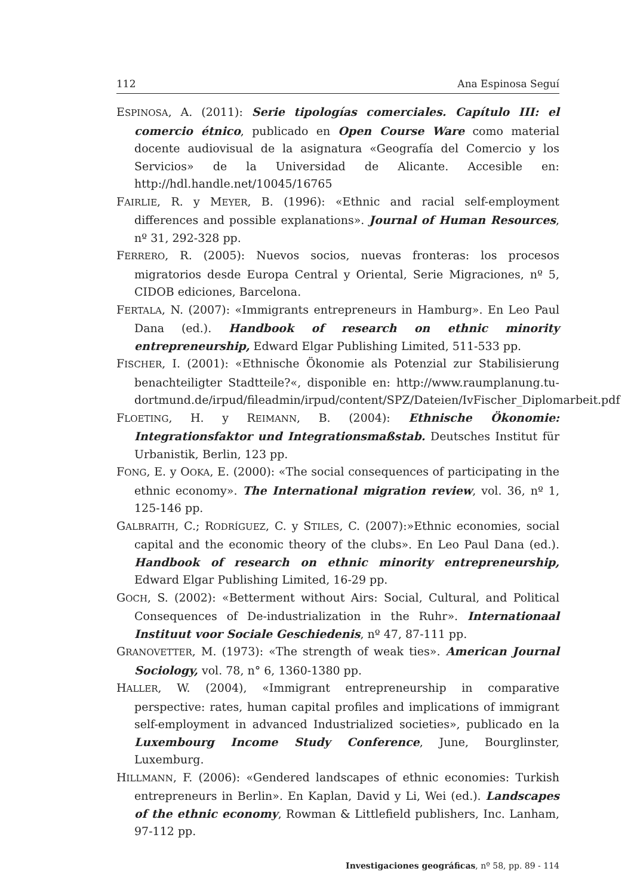112 Ana Espinosa Seguí
ESPINOSA, A. (2011): Serie tipologías comerciales. Capítulo III: el comercio étnico, publicado en Open Course Ware como material docente audiovisual de la asignatura «Geografía del Comercio y los Servicios» de la Universidad de Alicante. Accesible en: http://hdl.handle.net/10045/16765
FAIRLIE, R. y MEYER, B. (1996): «Ethnic and racial self-employment differences and possible explanations». Journal of Human Resources, nº 31, 292-328 pp.
FERRERO, R. (2005): Nuevos socios, nuevas fronteras: los procesos migratorios desde Europa Central y Oriental, Serie Migraciones, nº 5, CIDOB ediciones, Barcelona.
FERTALA, N. (2007): «Immigrants entrepreneurs in Hamburg». En Leo Paul Dana (ed.). Handbook of research on ethnic minority entrepreneurship, Edward Elgar Publishing Limited, 511-533 pp.
FISCHER, I. (2001): «Ethnische Ökonomie als Potenzial zur Stabilisierung benachteiligter Stadtteile?«, disponible en: http://www.raumplanung.tu-dortmund.de/irpud/fileadmin/irpud/content/SPZ/Dateien/IvFischer_Diplomarbeit.pdf
FLOETING, H. y REIMANN, B. (2004): Ethnische Ökonomie: Integrationsfaktor und Integrationsmaßstab. Deutsches Institut für Urbanistik, Berlin, 123 pp.
FONG, E. y OOKA, E. (2000): «The social consequences of participating in the ethnic economy». The International migration review, vol. 36, nº 1, 125-146 pp.
GALBRAITH, C.; RODRÍGUEZ, C. y STILES, C. (2007):»Ethnic economies, social capital and the economic theory of the clubs». En Leo Paul Dana (ed.). Handbook of research on ethnic minority entrepreneurship, Edward Elgar Publishing Limited, 16-29 pp.
GOCH, S. (2002): «Betterment without Airs: Social, Cultural, and Political Consequences of De-industrialization in the Ruhr». Internationaal Instituut voor Sociale Geschiedenis, nº 47, 87-111 pp.
GRANOVETTER, M. (1973): «The strength of weak ties». American Journal Sociology, vol. 78, n° 6, 1360-1380 pp.
HALLER, W. (2004), «Immigrant entrepreneurship in comparative perspective: rates, human capital profiles and implications of immigrant self-employment in advanced Industrialized societies», publicado en la Luxembourg Income Study Conference, June, Bourglinster, Luxemburg.
HILLMANN, F. (2006): «Gendered landscapes of ethnic economies: Turkish entrepreneurs in Berlin». En Kaplan, David y Li, Wei (ed.). Landscapes of the ethnic economy, Rowman & Littlefield publishers, Inc. Lanham, 97-112 pp.
Investigaciones geográficas, nº 58, pp. 89 - 114